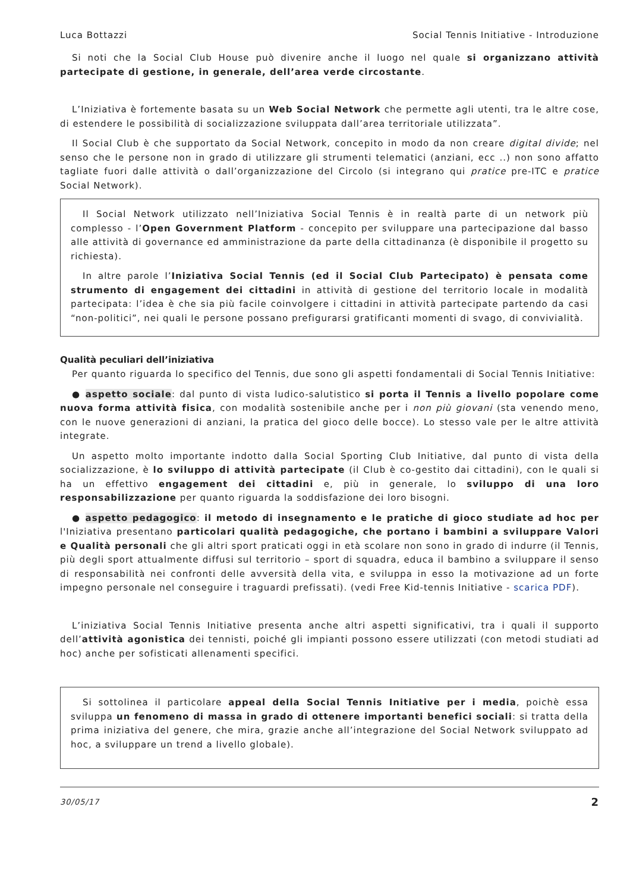Luca Bottazzi Social Tennis Initiative - Introduzione
Si noti che la Social Club House può divenire anche il luogo nel quale si organizzano attività partecipate di gestione, in generale, dell’area verde circostante.
L’Iniziativa è fortemente basata su un Web Social Network che permette agli utenti, tra le altre cose, di estendere le possibilità di socializzazione sviluppata dall’area territoriale utilizzata”.
Il Social Club è che supportato da Social Network, concepito in modo da non creare digital divide; nel senso che le persone non in grado di utilizzare gli strumenti telematici (anziani, ecc ..) non sono affatto tagliate fuori dalle attività o dall’organizzazione del Circolo (si integrano qui pratice pre-ITC e pratice Social Network).
Il Social Network utilizzato nell’Iniziativa Social Tennis è in realtà parte di un network più complesso - l’Open Government Platform - concepito per sviluppare una partecipazione dal basso alle attività di governance ed amministrazione da parte della cittadinanza (è disponibile il progetto su richiesta).
In altre parole l’Iniziativa Social Tennis (ed il Social Club Partecipato) è pensata come strumento di engagement dei cittadini in attività di gestione del territorio locale in modalità partecipata: l’idea è che sia più facile coinvolgere i cittadini in attività partecipate partendo da casi “non-politici”, nei quali le persone possano prefigurarsi gratificanti momenti di svago, di convivialità.
Qualità peculiari dell’iniziativa
Per quanto riguarda lo specifico del Tennis, due sono gli aspetti fondamentali di Social Tennis Initiative:
● aspetto sociale: dal punto di vista ludico-salutistico si porta il Tennis a livello popolare come nuova forma attività fisica, con modalità sostenibile anche per i non più giovani (sta venendo meno, con le nuove generazioni di anziani, la pratica del gioco delle bocce). Lo stesso vale per le altre attività integrate.
Un aspetto molto importante indotto dalla Social Sporting Club Initiative, dal punto di vista della socializzazione, è lo sviluppo di attività partecipate (il Club è co-gestito dai cittadini), con le quali si ha un effettivo engagement dei cittadini e, più in generale, lo sviluppo di una loro responsabilizzazione per quanto riguarda la soddisfazione dei loro bisogni.
● aspetto pedagogico: il metodo di insegnamento e le pratiche di gioco studiate ad hoc per l'Iniziativa presentano particolari qualità pedagogiche, che portano i bambini a sviluppare Valori e Qualità personali che gli altri sport praticati oggi in età scolare non sono in grado di indurre (il Tennis, più degli sport attualmente diffusi sul territorio – sport di squadra, educa il bambino a sviluppare il senso di responsabilità nei confronti delle avversità della vita, e sviluppa in esso la motivazione ad un forte impegno personale nel conseguire i traguardi prefissati). (vedi Free Kid-tennis Initiative - scarica PDF).
L’iniziativa Social Tennis Initiative presenta anche altri aspetti significativi, tra i quali il supporto dell’attività agonistica dei tennisti, poiché gli impianti possono essere utilizzati (con metodi studiati ad hoc) anche per sofisticati allenamenti specifici.
Si sottolinea il particolare appeal della Social Tennis Initiative per i media, poichè essa sviluppa un fenomeno di massa in grado di ottenere importanti benefici sociali: si tratta della prima iniziativa del genere, che mira, grazie anche all’integrazione del Social Network sviluppato ad hoc, a sviluppare un trend a livello globale).
30/05/17 2